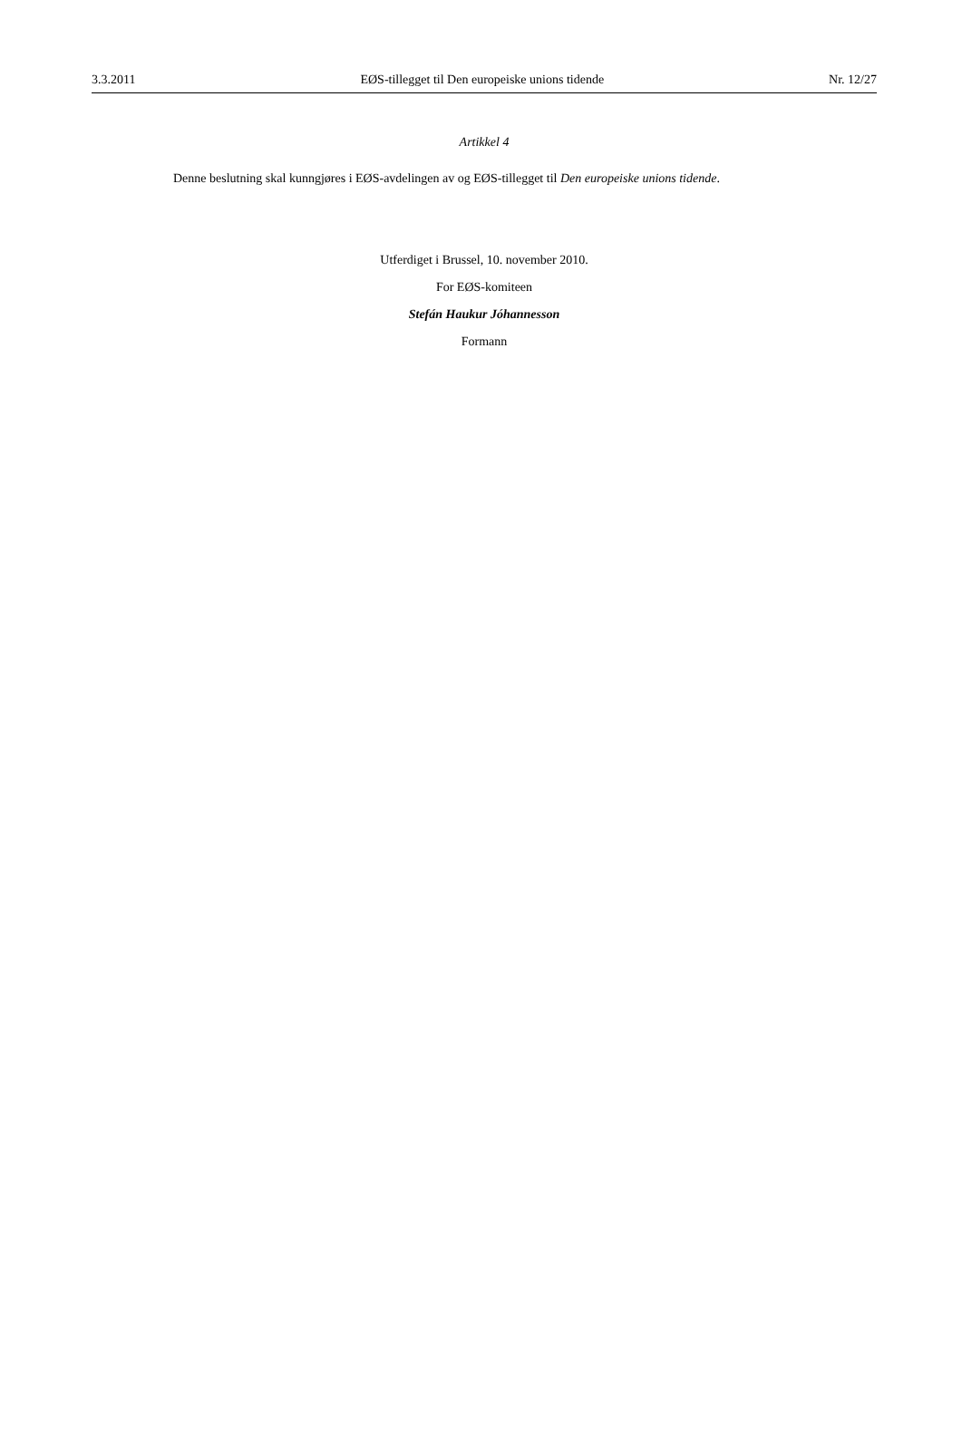3.3.2011 EØS-tillegget til Den europeiske unions tidende Nr. 12/27
Artikkel 4
Denne beslutning skal kunngjøres i EØS-avdelingen av og EØS-tillegget til Den europeiske unions tidende.
Utferdiget i Brussel, 10. november 2010.
For EØS-komiteen
Stefán Haukur Jóhannesson
Formann